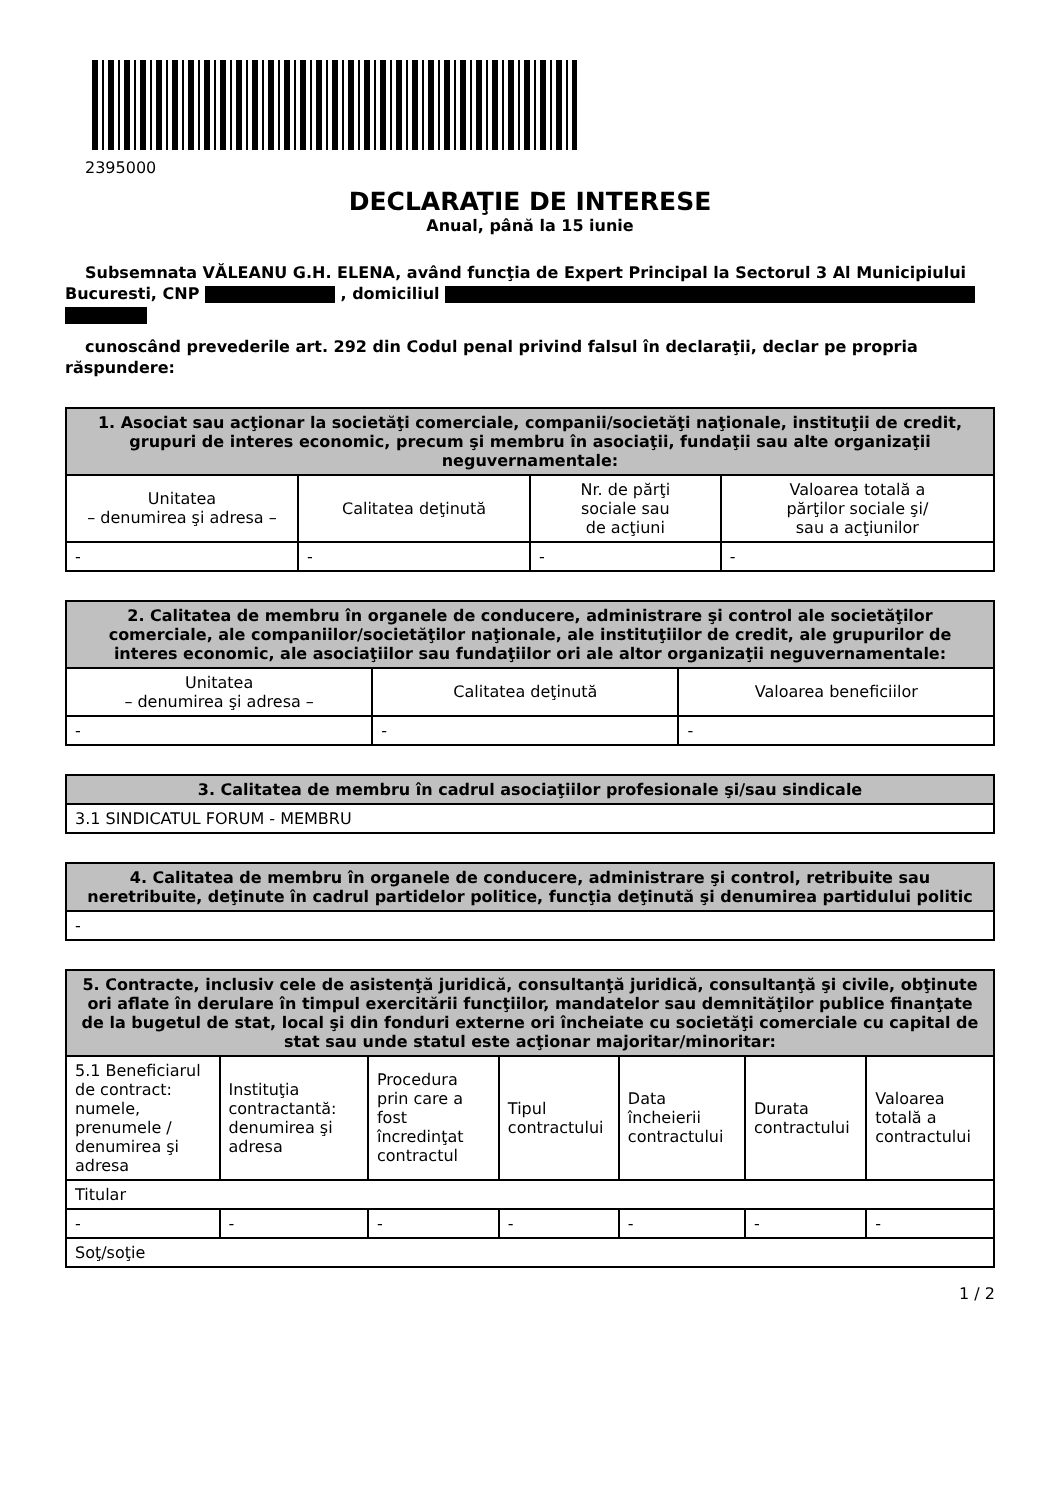2395000
DECLARAŢIE DE INTERESE
Anual, până la 15 iunie
Subsemnata VĂLEANU G.H. ELENA, având funcţia de Expert Principal la Sectorul 3 Al Municipiului Bucuresti, CNP , domiciliul
cunoscând prevederile art. 292 din Codul penal privind falsul în declaraţii, declar pe propria răspundere:
| 1. Asociat sau acţionar la societăţi comerciale, companii/societăţi naţionale, instituţii de credit, grupuri de interes economic, precum şi membru în asociaţii, fundaţii sau alte organizaţii neguvernamentale: | | | |
| --- | --- | --- | --- |
| Unitatea – denumirea şi adresa – | Calitatea deţinută | Nr. de părţi sociale sau de acţiuni | Valoarea totală a părţilor sociale şi/ sau a acţiunilor |
| - | - | - | - |
| 2. Calitatea de membru în organele de conducere, administrare şi control ale societăţilor comerciale, ale companiilor/societăţilor naţionale, ale instituţiilor de credit, ale grupurilor de interes economic, ale asociaţiilor sau fundaţiilor ori ale altor organizaţii neguvernamentale: | | |
| --- | --- | --- |
| Unitatea – denumirea şi adresa – | Calitatea deţinută | Valoarea beneficiilor |
| - | - | - |
| 3. Calitatea de membru în cadrul asociaţiilor profesionale şi/sau sindicale |
| --- |
| 3.1 SINDICATUL FORUM - MEMBRU |
| 4. Calitatea de membru în organele de conducere, administrare şi control, retribuite sau neretribuite, deţinute în cadrul partidelor politice, funcţia deţinută şi denumirea partidului politic |
| --- |
| - |
| 5. Contracte, inclusiv cele de asistenţă juridică, consultanţă juridică, consultanţă şi civile, obţinute ori aflate în derulare în timpul exercitării funcţiilor, mandatelor sau demnităţilor publice finanţate de la bugetul de stat, local şi din fonduri externe ori încheiate cu societăţi comerciale cu capital de stat sau unde statul este acţionar majoritar/minoritar: | | | | | | |
| --- | --- | --- | --- | --- | --- | --- |
| 5.1 Beneficiarul de contract: numele, prenumele / denumirea şi adresa | Instituţia contractantă: denumirea şi adresa | Procedura prin care a fost încredinţat contractul | Tipul contractului | Data încheierii contractului | Durata contractului | Valoarea totală a contractului |
| Titular | | | | | | |
| - | - | - | - | - | - | - |
| Soţ/soţie | | | | | | |
1 / 2